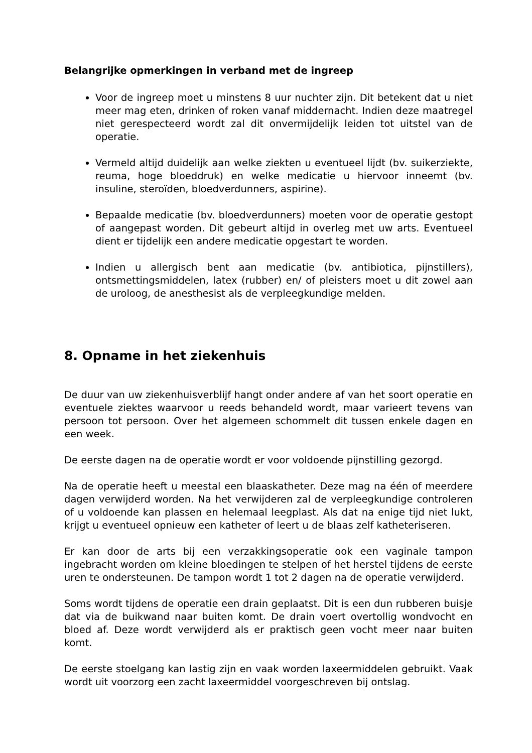Belangrijke opmerkingen in verband met de ingreep
Voor de ingreep moet u minstens 8 uur nuchter zijn. Dit betekent dat u niet meer mag eten, drinken of roken vanaf middernacht. Indien deze maatregel niet gerespecteerd wordt zal dit onvermijdelijk leiden tot uitstel van de operatie.
Vermeld altijd duidelijk aan welke ziekten u eventueel lijdt (bv. suikerziekte, reuma, hoge bloeddruk) en welke medicatie u hiervoor inneemt (bv. insuline, steroïden, bloedverdunners, aspirine).
Bepaalde medicatie (bv. bloedverdunners) moeten voor de operatie gestopt of aangepast worden. Dit gebeurt altijd in overleg met uw arts. Eventueel dient er tijdelijk een andere medicatie opgestart te worden.
Indien u allergisch bent aan medicatie (bv. antibiotica, pijnstillers), ontsmettingsmiddelen, latex (rubber) en/ of pleisters moet u dit zowel aan de uroloog, de anesthesist als de verpleegkundige melden.
8. Opname in het ziekenhuis
De duur van uw ziekenhuisverblijf hangt onder andere af van het soort operatie en eventuele ziektes waarvoor u reeds behandeld wordt, maar varieert tevens van persoon tot persoon. Over het algemeen schommelt dit tussen enkele dagen en een week.
De eerste dagen na de operatie wordt er voor voldoende pijnstilling gezorgd.
Na de operatie heeft u meestal een blaaskatheter. Deze mag na één of meerdere dagen verwijderd worden. Na het verwijderen zal de verpleegkundige controleren of u voldoende kan plassen en helemaal leegplast. Als dat na enige tijd niet lukt, krijgt u eventueel opnieuw een katheter of leert u de blaas zelf katheteriseren.
Er kan door de arts bij een verzakkingsoperatie ook een vaginale tampon ingebracht worden om kleine bloedingen te stelpen of het herstel tijdens de eerste uren te ondersteunen. De tampon wordt 1 tot 2 dagen na de operatie verwijderd.
Soms wordt tijdens de operatie een drain geplaatst. Dit is een dun rubberen buisje dat via de buikwand naar buiten komt. De drain voert overtollig wondvocht en bloed af. Deze wordt verwijderd als er praktisch geen vocht meer naar buiten komt.
De eerste stoelgang kan lastig zijn en vaak worden laxeermiddelen gebruikt. Vaak wordt uit voorzorg een zacht laxeermiddel voorgeschreven bij ontslag.